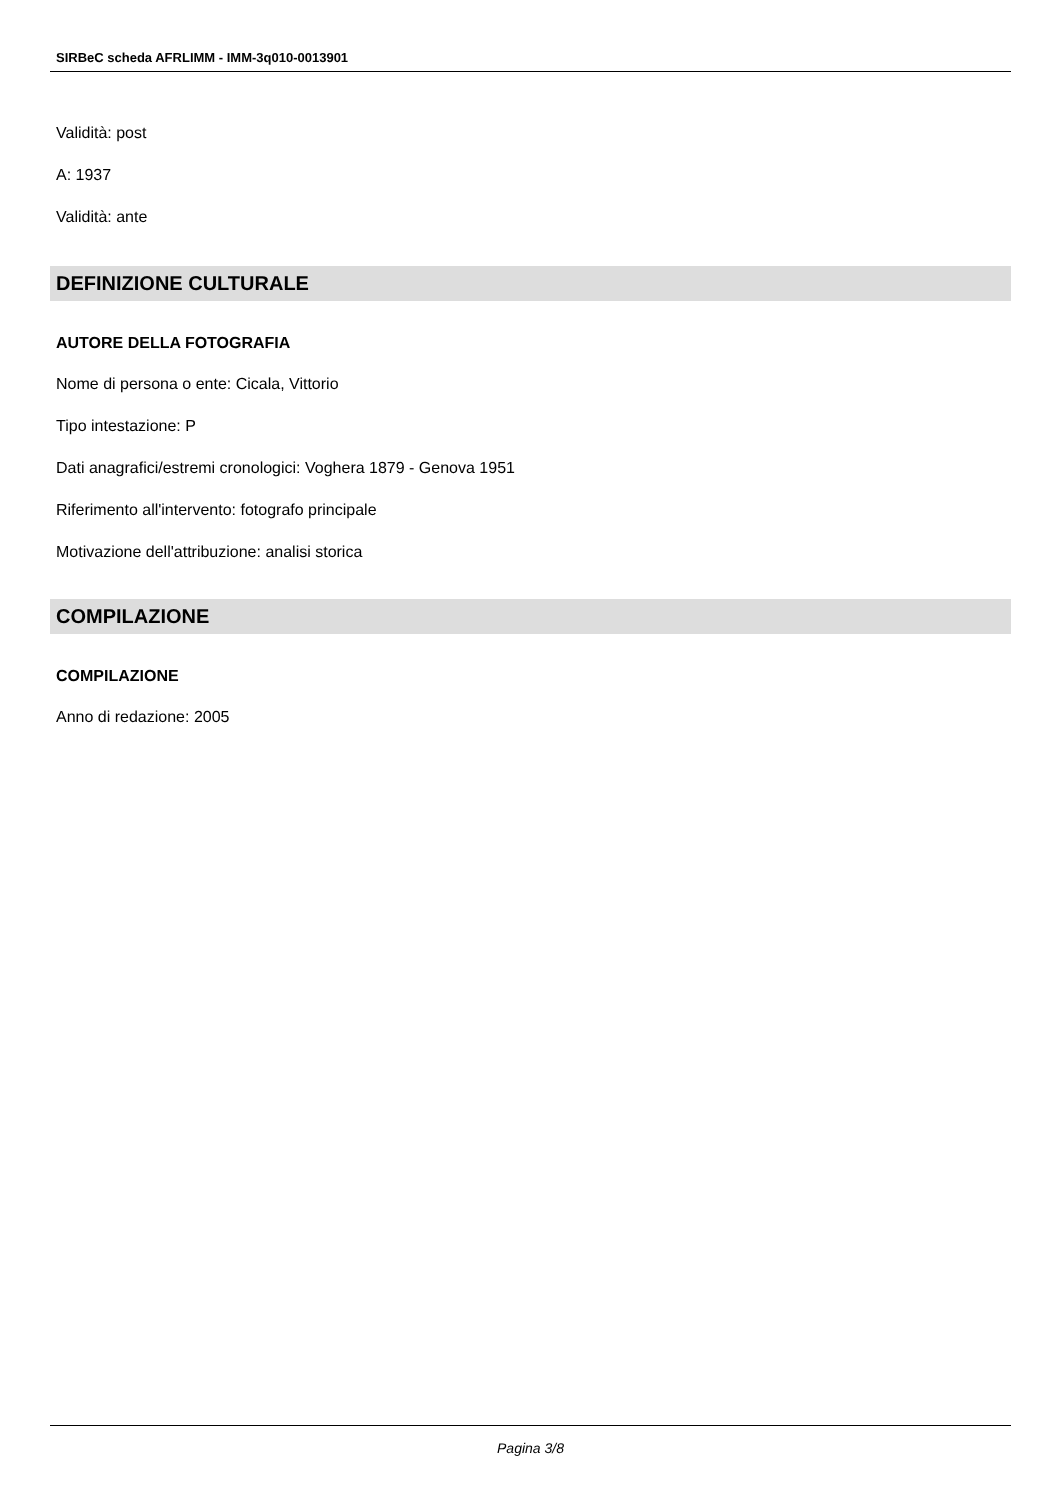SIRBeC scheda AFRLIMM - IMM-3q010-0013901
Validità: post
A: 1937
Validità: ante
DEFINIZIONE CULTURALE
AUTORE DELLA FOTOGRAFIA
Nome di persona o ente: Cicala, Vittorio
Tipo intestazione: P
Dati anagrafici/estremi cronologici: Voghera 1879 - Genova 1951
Riferimento all'intervento: fotografo principale
Motivazione dell'attribuzione: analisi storica
COMPILAZIONE
COMPILAZIONE
Anno di redazione: 2005
Pagina 3/8